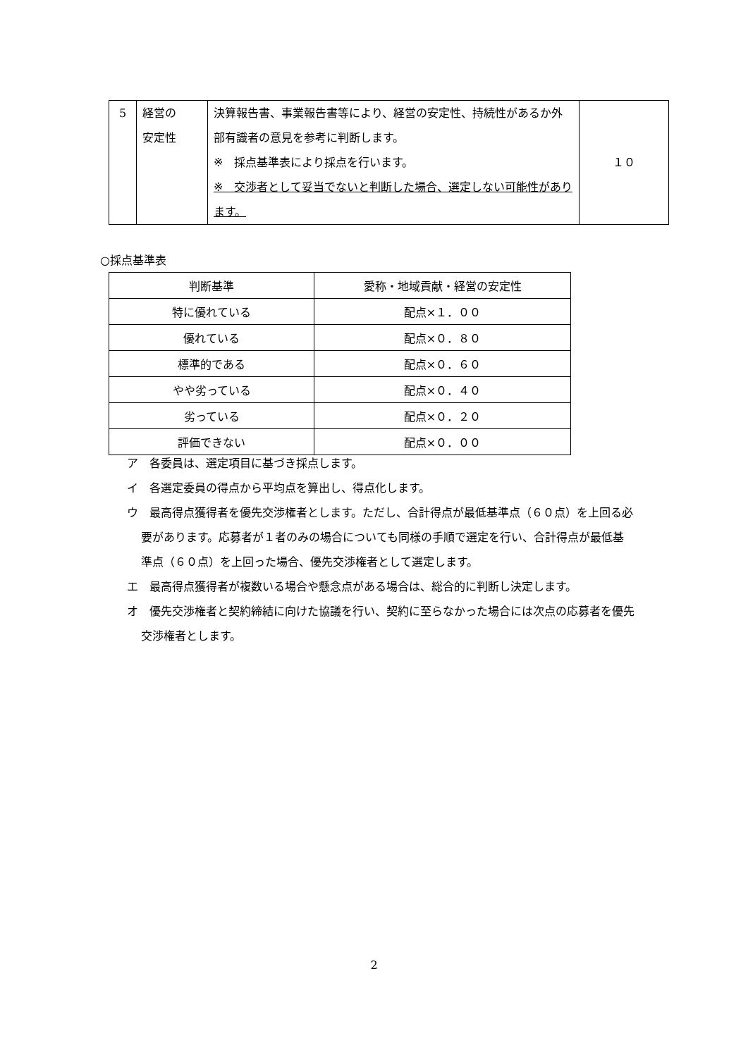| 5 | 経営の 安定性 | 決算報告書、事業報告書等により、経営の安定性、持続性があるか外部有識者の意見を参考に判断します。 ※ 採点基準表により採点を行います。 ※ 交渉者として妥当でないと判断した場合、選定しない可能性があります。 | １０ |
○採点基準表
| 判断基準 | 愛称・地域貢献・経営の安定性 |
| --- | --- |
| 特に優れている | 配点×１．００ |
| 優れている | 配点×０．８０ |
| 標準的である | 配点×０．６０ |
| やや劣っている | 配点×０．４０ |
| 劣っている | 配点×０．２０ |
| 評価できない | 配点×０．００ |
ア　各委員は、選定項目に基づき採点します。
イ　各選定委員の得点から平均点を算出し、得点化します。
ウ　最高得点獲得者を優先交渉権者とします。ただし、合計得点が最低基準点（６０点）を上回る必要があります。応募者が１者のみの場合についても同様の手順で選定を行い、合計得点が最低基準点（６０点）を上回った場合、優先交渉権者として選定します。
エ　最高得点獲得者が複数いる場合や懸念点がある場合は、総合的に判断し決定します。
オ　優先交渉権者と契約締結に向けた協議を行い、契約に至らなかった場合には次点の応募者を優先交渉権者とします。
2